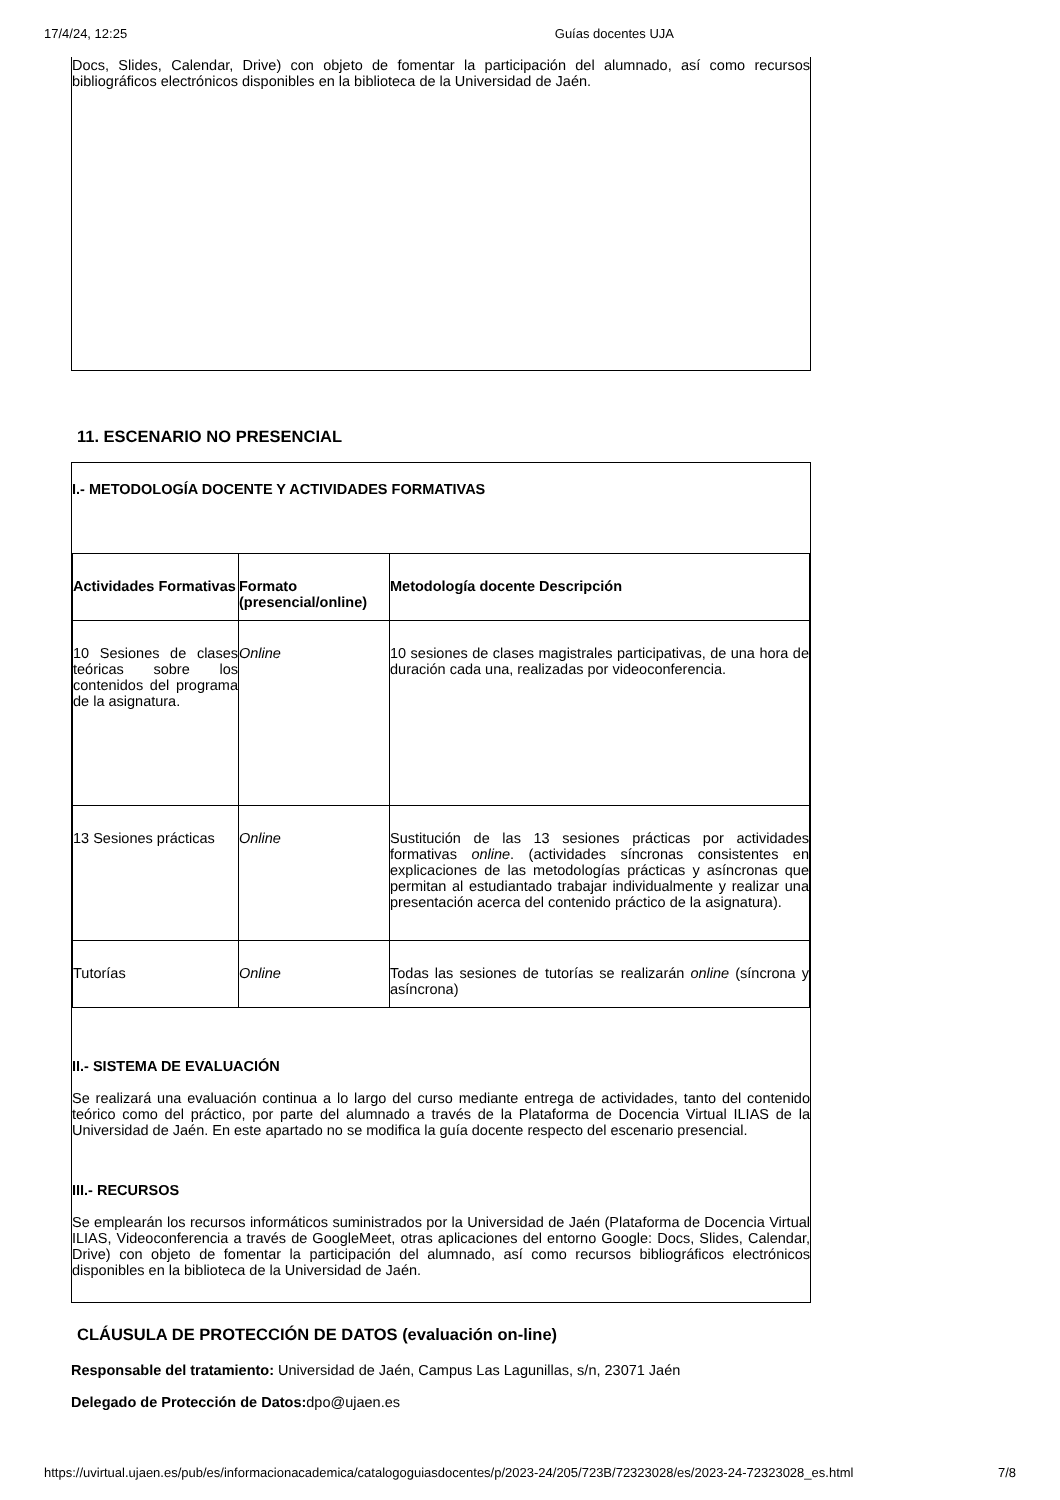17/4/24, 12:25 Guías docentes UJA
Docs, Slides, Calendar, Drive) con objeto de fomentar la participación del alumnado, así como recursos bibliográficos electrónicos disponibles en la biblioteca de la Universidad de Jaén.
11. ESCENARIO NO PRESENCIAL
I.- METODOLOGÍA DOCENTE Y ACTIVIDADES FORMATIVAS
| Actividades Formativas | Formato (presencial/online) | Metodología docente Descripción |
| --- | --- | --- |
| 10 Sesiones de clases teóricas sobre los contenidos del programa de la asignatura. | Online | 10 sesiones de clases magistrales participativas, de una hora de duración cada una, realizadas por videoconferencia. |
| 13 Sesiones prácticas | Online | Sustitución de las 13 sesiones prácticas por actividades formativas online . (actividades síncronas consistentes en explicaciones de las metodologías prácticas y asíncronas que permitan al estudiantado trabajar individualmente y realizar una presentación acerca del contenido práctico de la asignatura). |
| Tutorías | Online | Todas las sesiones de tutorías se realizarán online (síncrona y asíncrona) |
II.- SISTEMA DE EVALUACIÓN
Se realizará una evaluación continua a lo largo del curso mediante entrega de actividades, tanto del contenido teórico como del práctico, por parte del alumnado a través de la Plataforma de Docencia Virtual ILIAS de la Universidad de Jaén. En este apartado no se modifica la guía docente respecto del escenario presencial.
III.- RECURSOS
Se emplearán los recursos informáticos suministrados por la Universidad de Jaén (Plataforma de Docencia Virtual ILIAS, Videoconferencia a través de GoogleMeet, otras aplicaciones del entorno Google: Docs, Slides, Calendar, Drive) con objeto de fomentar la participación del alumnado, así como recursos bibliográficos electrónicos disponibles en la biblioteca de la Universidad de Jaén.
CLÁUSULA DE PROTECCIÓN DE DATOS (evaluación on-line)
Responsable del tratamiento: Universidad de Jaén, Campus Las Lagunillas, s/n, 23071 Jaén
Delegado de Protección de Datos: dpo@ujaen.es
https://uvirtual.ujaen.es/pub/es/informacionacademica/catalogoguiasdocentes/p/2023-24/205/723B/72323028/es/2023-24-72323028_es.html 7/8